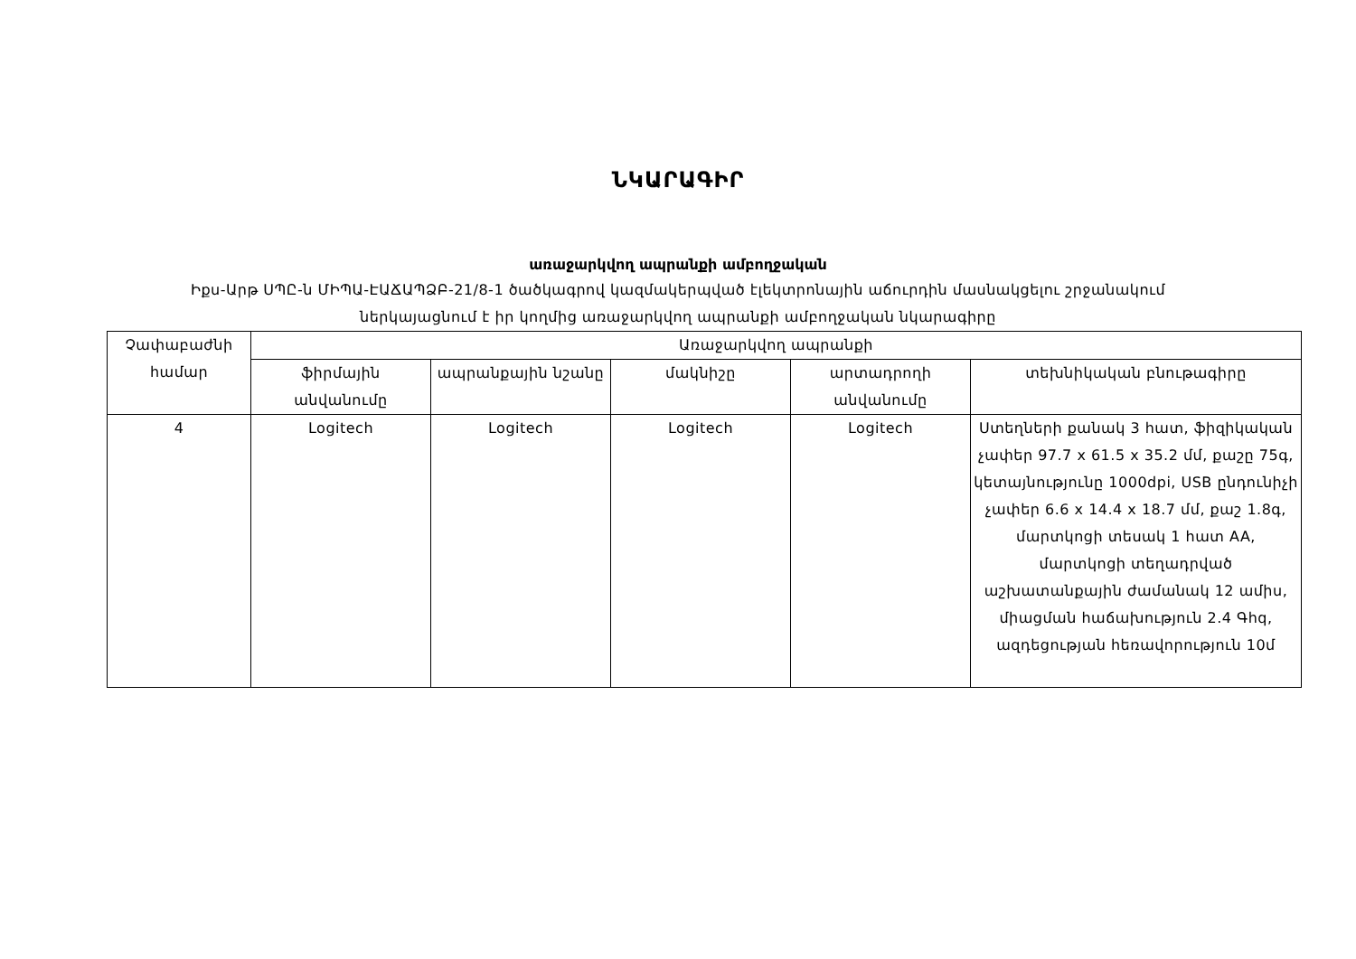ՆԿԱՐԱԳԻՐ
առաջարկվող ապրանքի ամբողջական
Իքս-Արթ ՍՊԸ-ն ՄԻՊԱ-ԷԱՃԱՊՁԲ-21/8-1 ծածկագրով կազմակերպված էլեկտրոնային աճուրդին մասնակցելու շրջանակում
ներկայացնում է իր կողմից առաջարկվող ապրանքի ամբողջական նկարագիրը
| Չափաբաժնի համար | Առաջարկվող ապրանքի | | | | |
| --- | --- | --- | --- | --- | --- |
| | ֆիրմային անվանումը | ապրանքային նշանը | մակնիշը | արտադրողի անվանումը | տեխնիկական բնութագիրը |
| 4 | Logitech | Logitech | Logitech | Logitech | Ստեղների քանակ 3 հատ, ֆիզիկական չափեր 97.7 x 61.5 x 35.2 մմ, քաշը 75գ, կետայնությունը 1000dpi, USB ընդունիչի չափեր 6.6 x 14.4 x 18.7 մմ, քաշ 1.8գ, մարտկոցի տեսակ 1 հատ AA, մարտկոցի տեղադրված աշխատանքային ժամանակ 12 ամիս, միացման հաճախություն 2.4 Գhq, ազդեցության հեռավորություն 10մ |